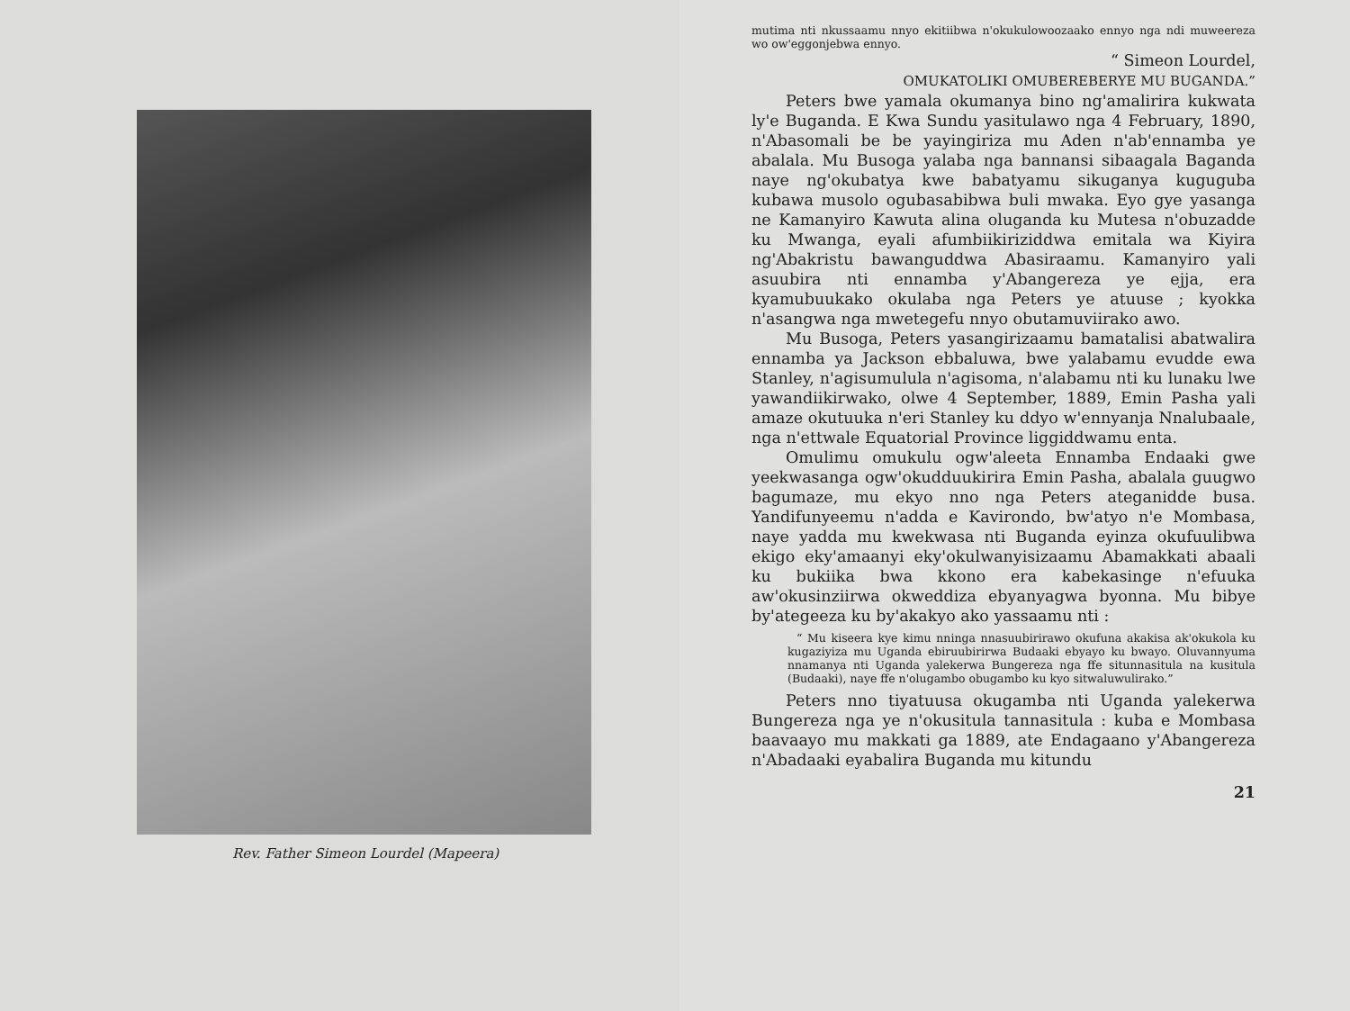Rev. Father Simeon Lourdel (Mapeera)
mutima nti nkussaamu nnyo ekitiibwa n'okukulowoozaako ennyo nga ndi muweereza wo ow'eggonjebwa ennyo.
“ Simeon Lourdel,
OMUKATOLIKI OMUBEREBERYE MU BUGANDA.”
Peters bwe yamala okumanya bino ng'amalirira kukwata ly'e Buganda. E Kwa Sundu yasitulawo nga 4 February, 1890, n'Abasomali be be yayingiriza mu Aden n'ab'ennamba ye abalala. Mu Busoga yalaba nga bannansi sibaagala Baganda naye ng'okubatya kwe babatyamu sikuganya kuguguba kubawa musolo ogubasabibwa buli mwaka. Eyo gye yasanga ne Kamanyiro Kawuta alina oluganda ku Mutesa n'obuzadde ku Mwanga, eyali afumbiikiriziddwa emitala wa Kiyira ng'Abakristu bawanguddwa Abasiraamu. Kamanyiro yali asuubira nti ennamba y'Abangereza ye ejja, era kyamubuukako okulaba nga Peters ye atuuse ; kyokka n'asangwa nga mwetegefu nnyo obutamuviirako awo.
Mu Busoga, Peters yasangirizaamu bamatalisi abatwalira ennamba ya Jackson ebbaluwa, bwe yalabamu evudde ewa Stanley, n'agisumulula n'agisoma, n'alabamu nti ku lunaku lwe yawandiikirwako, olwe 4 September, 1889, Emin Pasha yali amaze okutuuka n'eri Stanley ku ddyo w'ennyanja Nnalubaale, nga n'ettwale Equatorial Province liggiddwamu enta.
Omulimu omukulu ogw'aleeta Ennamba Endaaki gwe yeekwasanga ogw'okudduukirira Emin Pasha, abalala guugwo bagumaze, mu ekyo nno nga Peters ateganidde busa. Yandifunyeemu n'adda e Kavirondo, bw'atyo n'e Mombasa, naye yadda mu kwekwasa nti Buganda eyinza okufuulibwa ekigo eky'amaanyi eky'okulwanyisizaamu Abamakkati abaali ku bukiika bwa kkono era kabekasinge n'efuuka aw'okusinziirwa okweddiza ebyanyagwa byonna. Mu bibye by'ategeeza ku by'akakyo ako yassaamu nti :
“ Mu kiseera kye kimu nninga nnasuubirirawo okufuna akakisa ak'okukola ku kugaziyiza mu Uganda ebiruubirirwa Budaaki ebyayo ku bwayo. Oluvannyuma nnamanya nti Uganda yalekerwa Bungereza nga ffe situnnasitula na kusitula (Budaaki), naye ffe n'olugambo obugambo ku kyo sitwaluwulirako.”
Peters nno tiyatuusa okugamba nti Uganda yalekerwa Bungereza nga ye n'okusitula tannasitula : kuba e Mombasa baavaayo mu makkati ga 1889, ate Endagaano y'Abangereza n'Abadaaki eyabalira Buganda mu kitundu
21